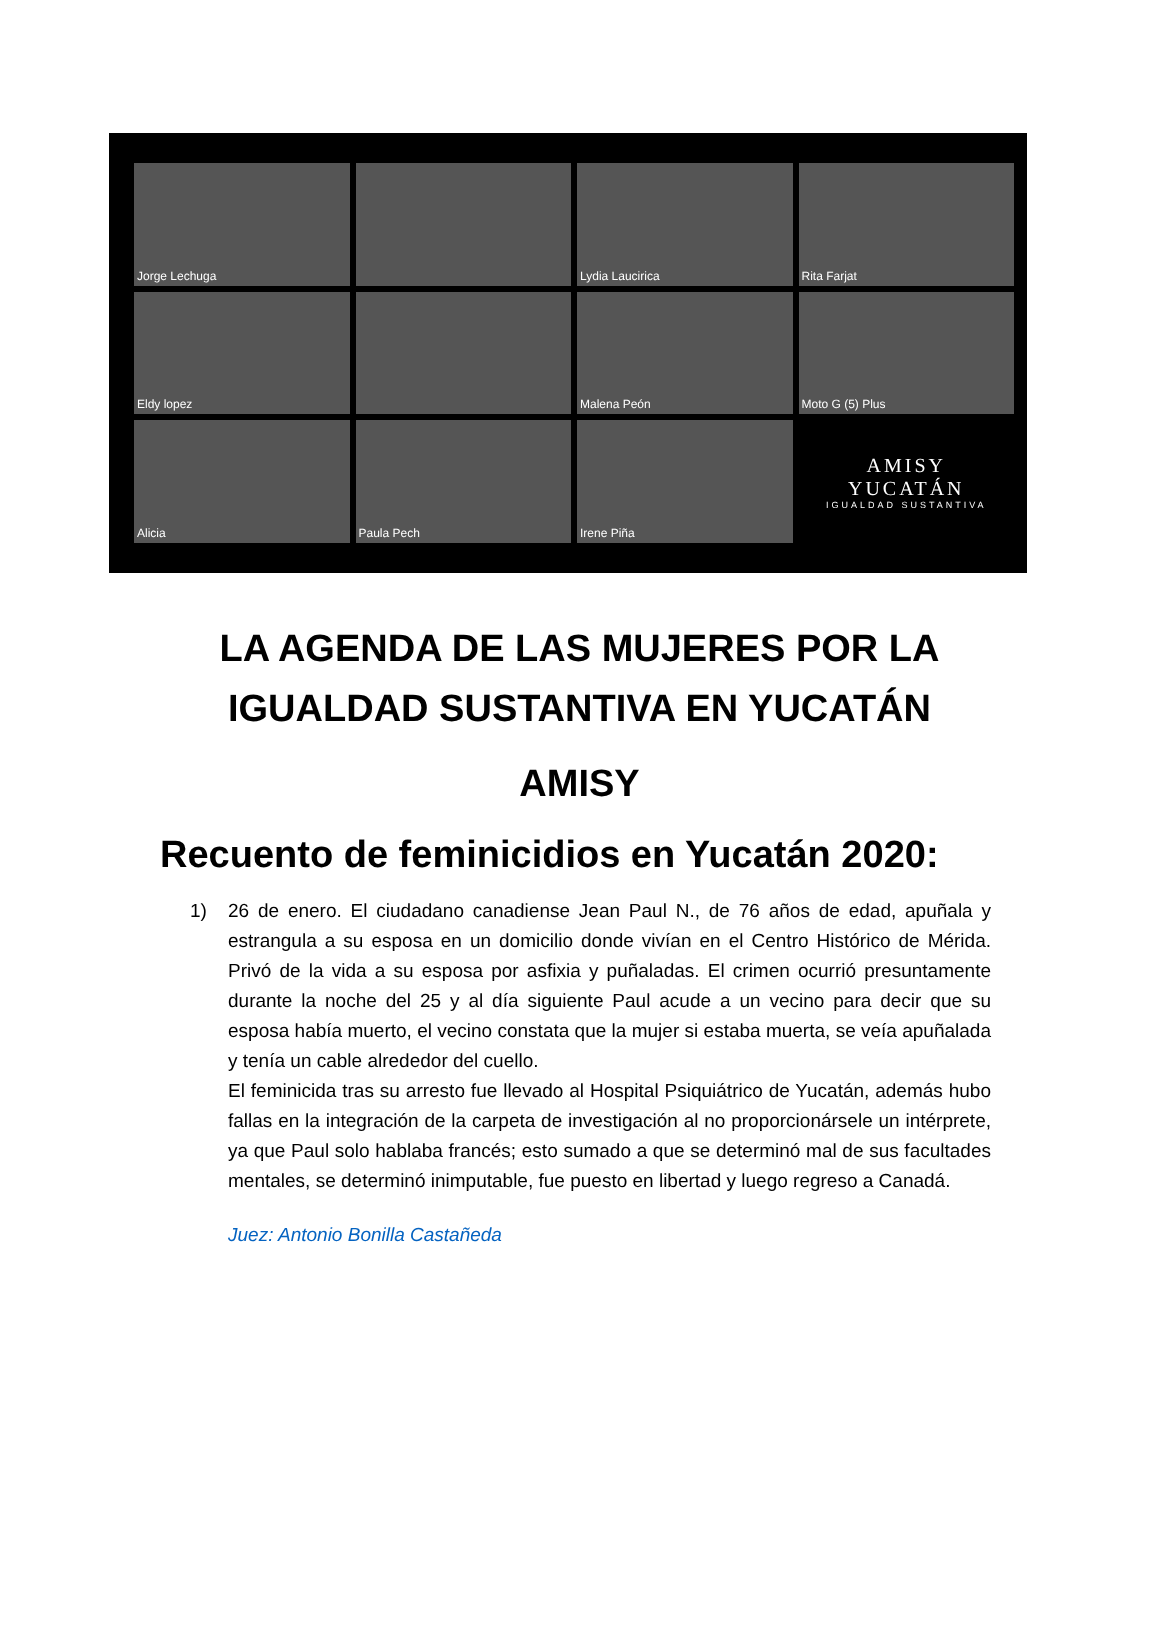Jorge Lechuga
Lydia Laucirica
Rita Farjat
Eldy lopez
Malena Peón
Moto G (5) Plus
Alicia
Paula Pech
Irene Piña
AMISY
YUCATÁN
IGUALDAD SUSTANTIVA
LA AGENDA DE LAS MUJERES POR LA IGUALDAD SUSTANTIVA EN YUCATÁN
AMISY
Recuento de feminicidios en Yucatán 2020:
1) 26 de enero. El ciudadano canadiense Jean Paul N., de 76 años de edad, apuñala y estrangula a su esposa en un domicilio donde vivían en el Centro Histórico de Mérida. Privó de la vida a su esposa por asfixia y puñaladas. El crimen ocurrió presuntamente durante la noche del 25 y al día siguiente Paul acude a un vecino para decir que su esposa había muerto, el vecino constata que la mujer si estaba muerta, se veía apuñalada y tenía un cable alrededor del cuello.
El feminicida tras su arresto fue llevado al Hospital Psiquiátrico de Yucatán, además hubo fallas en la integración de la carpeta de investigación al no proporcionársele un intérprete, ya que Paul solo hablaba francés; esto sumado a que se determinó mal de sus facultades mentales, se determinó inimputable, fue puesto en libertad y luego regreso a Canadá.
Juez: Antonio Bonilla Castañeda